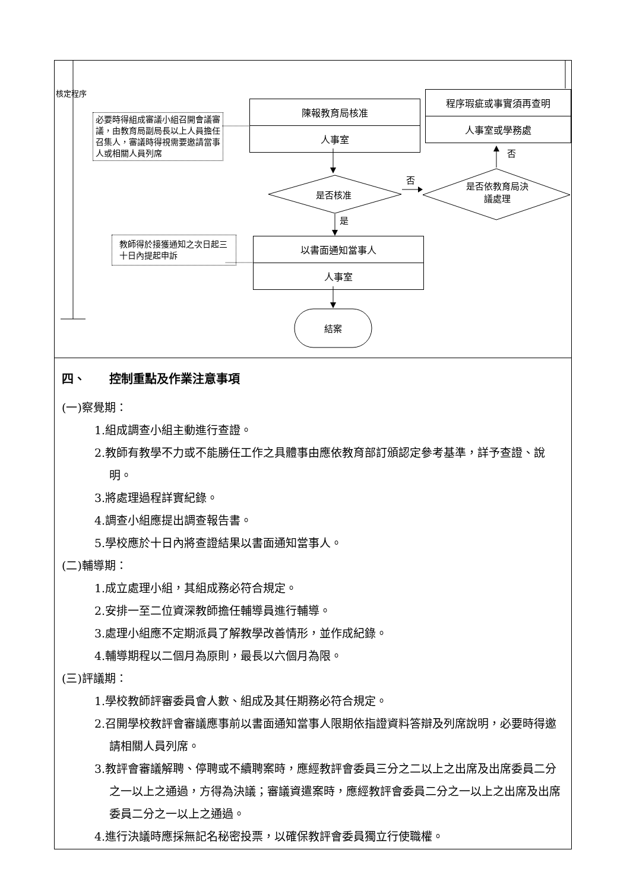核定程序
陳報教育局核准
人事室
程序瑕疵或事實須再查明
人事室或學務處
必要時得組成審議小組召開會議審議，由教育局副局長以上人員擔任召集人，審議時得視需要邀請當事人或相關人員列席
否
否
是否核准
是否依教育局決議處理
是
教師得於接獲通知之次日起三十日內提起申訴
以書面通知當事人
人事室
結案
四、　　控制重點及作業注意事項
(一)察覺期：
1.組成調查小組主動進行查證。
2.教師有教學不力或不能勝任工作之具體事由應依教育部訂頒認定參考基準，詳予查證、說明。
3.將處理過程詳實紀錄。
4.調查小組應提出調查報告書。
5.學校應於十日內將查證結果以書面通知當事人。
(二)輔導期：
1.成立處理小組，其組成務必符合規定。
2.安排一至二位資深教師擔任輔導員進行輔導。
3.處理小組應不定期派員了解教學改善情形，並作成紀錄。
4.輔導期程以二個月為原則，最長以六個月為限。
(三)評議期：
1.學校教師評審委員會人數、組成及其任期務必符合規定。
2.召開學校教評會審議應事前以書面通知當事人限期依指證資料答辯及列席說明，必要時得邀請相關人員列席。
3.教評會審議解聘、停聘或不續聘案時，應經教評會委員三分之二以上之出席及出席委員二分之一以上之通過，方得為決議；審議資遣案時，應經教評會委員二分之一以上之出席及出席委員二分之一以上之通過。
4.進行決議時應採無記名秘密投票，以確保教評會委員獨立行使職權。